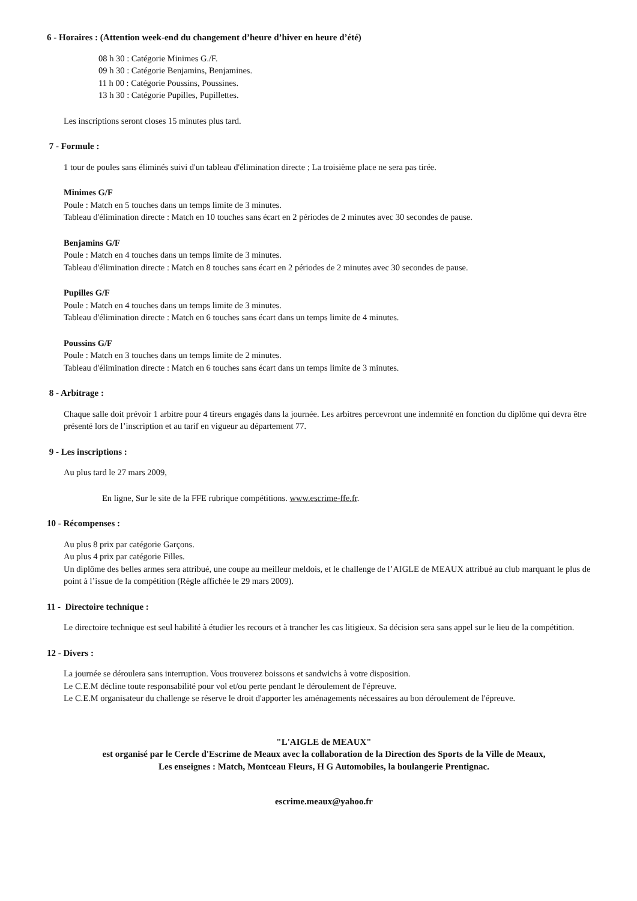6 - Horaires : (Attention week-end du changement d’heure d’hiver en heure d’été)
08 h 30 : Catégorie Minimes G./F.
09 h 30 : Catégorie Benjamins, Benjamines.
11 h 00 : Catégorie Poussins, Poussines.
13 h 30 : Catégorie Pupilles, Pupillettes.
Les inscriptions seront closes 15 minutes plus tard.
7 - Formule :
1 tour de poules sans éliminés suivi d'un tableau d'élimination directe ; La troisième place ne sera pas tirée.
Minimes G/F
Poule : Match en 5 touches dans un temps limite de 3 minutes.
Tableau d'élimination directe : Match en 10 touches sans écart en 2 périodes de 2 minutes avec 30 secondes de pause.
Benjamins G/F
Poule : Match en 4 touches dans un temps limite de 3 minutes.
Tableau d'élimination directe : Match en 8 touches sans écart en 2 périodes de 2 minutes avec 30 secondes de pause.
Pupilles G/F
Poule : Match en 4 touches dans un temps limite de 3 minutes.
Tableau d'élimination directe : Match en 6 touches sans écart dans un temps limite de 4 minutes.
Poussins G/F
Poule : Match en 3 touches dans un temps limite de 2 minutes.
Tableau d'élimination directe : Match en 6 touches sans écart dans un temps limite de 3 minutes.
8 - Arbitrage :
Chaque salle doit prévoir 1 arbitre pour 4 tireurs engagés dans la journée. Les arbitres percevront une indemnité en fonction du diplôme qui devra être présenté lors de l’inscription et au tarif en vigueur au département 77.
9 - Les inscriptions :
Au plus tard le 27 mars 2009,
En ligne, Sur le site de la FFE rubrique compétitions. www.escrime-ffe.fr.
10 - Récompenses :
Au plus 8 prix par catégorie Garçons.
Au plus 4 prix par catégorie Filles.
Un diplôme des belles armes sera attribué, une coupe au meilleur meldois, et le challenge de l’AIGLE de MEAUX attribué au club marquant le plus de point à l’issue de la compétition (Règle affichée le 29 mars 2009).
11 - Directoire technique :
Le directoire technique est seul habilité à étudier les recours et à trancher les cas litigieux. Sa décision sera sans appel sur le lieu de la compétition.
12 - Divers :
La journée se déroulera sans interruption. Vous trouverez boissons et sandwichs à votre disposition.
Le C.E.M décline toute responsabilité pour vol et/ou perte pendant le déroulement de l'épreuve.
Le C.E.M organisateur du challenge se réserve le droit d'apporter les aménagements nécessaires au bon déroulement de l'épreuve.
"L'AIGLE de MEAUX"
est organisé par le Cercle d'Escrime de Meaux avec la collaboration de la Direction des Sports de la Ville de Meaux,
Les enseignes : Match, Montceau Fleurs, H G Automobiles, la boulangerie Prentignac.
escrime.meaux@yahoo.fr